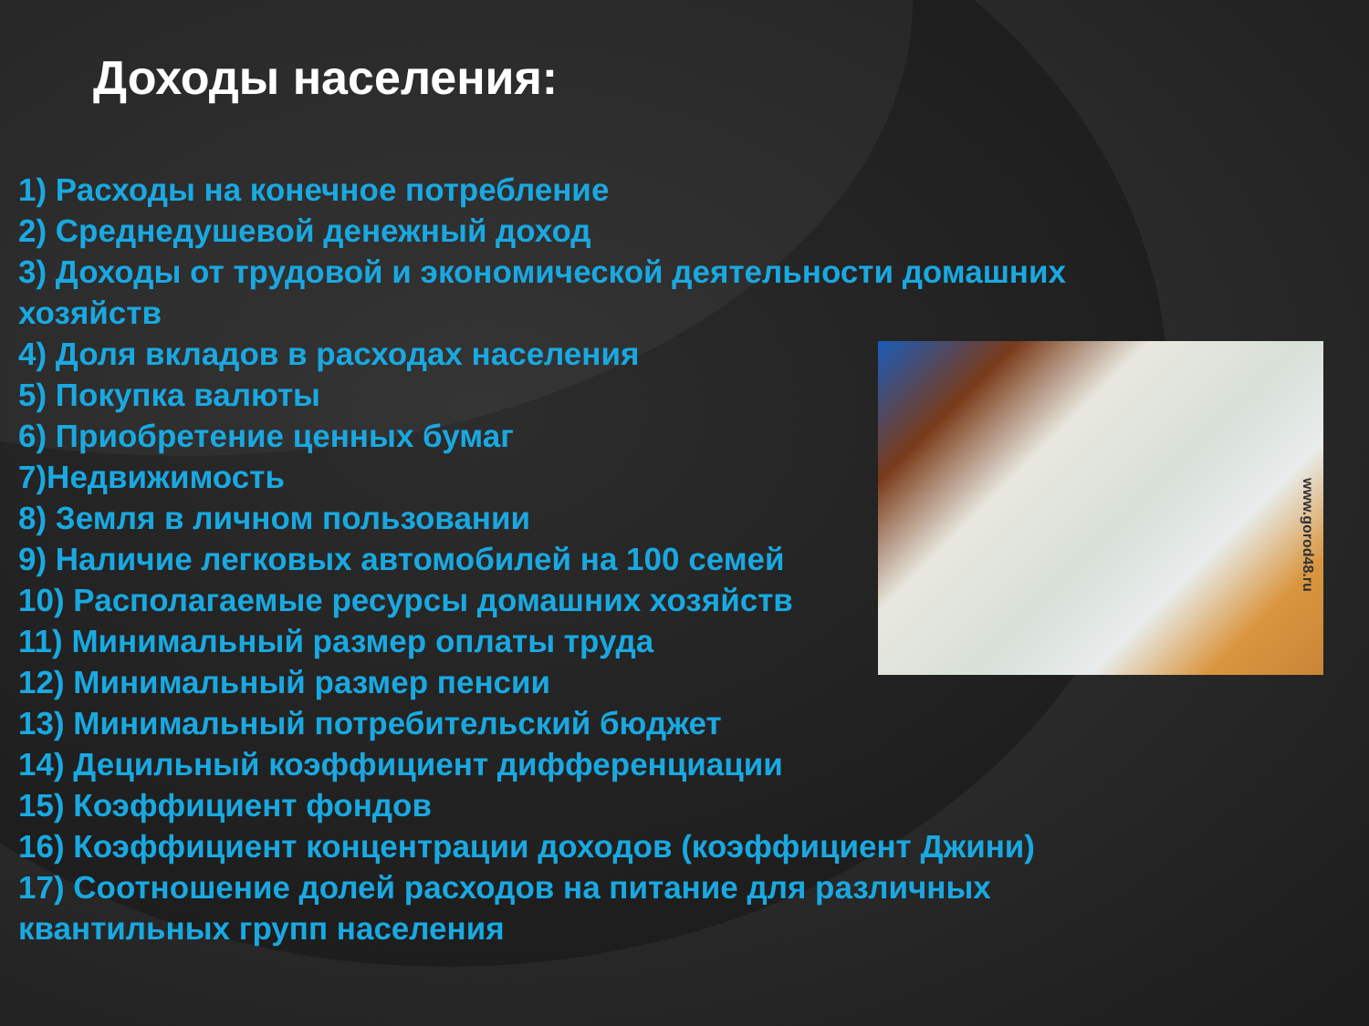Доходы населения:
www.gorod48.ru
1) Расходы на конечное потребление
2) Среднедушевой денежный доход
3) Доходы от трудовой и экономической деятельности домашних хозяйств
4) Доля вкладов в расходах населения
5) Покупка валюты
6) Приобретение ценных бумаг
7)Недвижимость
8) Земля в личном пользовании
9) Наличие легковых автомобилей на 100 семей
10) Располагаемые ресурсы домашних хозяйств
11) Минимальный размер оплаты труда
12) Минимальный размер пенсии
13) Минимальный потребительский бюджет
14) Децильный коэффициент дифференциации
15) Коэффициент фондов
16) Коэффициент концентрации доходов (коэффициент Джини)
17) Соотношение долей расходов на питание для различных квантильных групп населения